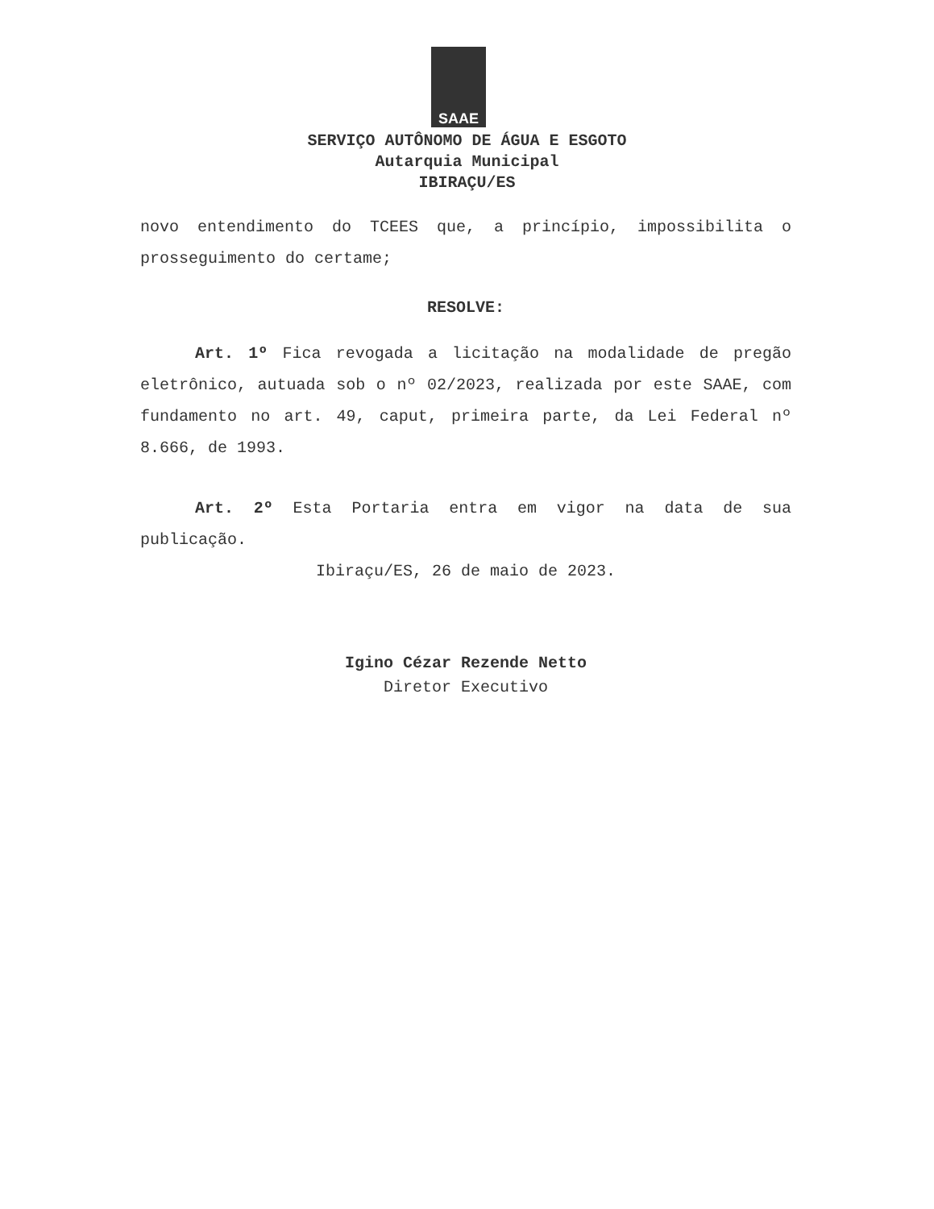SAAE
SERVIÇO AUTÔNOMO DE ÁGUA E ESGOTO
Autarquia Municipal
IBIRAÇU/ES
novo entendimento do TCEES que, a princípio, impossibilita o prosseguimento do certame;
RESOLVE:
Art. 1º Fica revogada a licitação na modalidade de pregão eletrônico, autuada sob o nº 02/2023, realizada por este SAAE, com fundamento no art. 49, caput, primeira parte, da Lei Federal nº 8.666, de 1993.
Art. 2º Esta Portaria entra em vigor na data de sua publicação.
Ibiraçu/ES, 26 de maio de 2023.
Igino Cézar Rezende Netto
Diretor Executivo